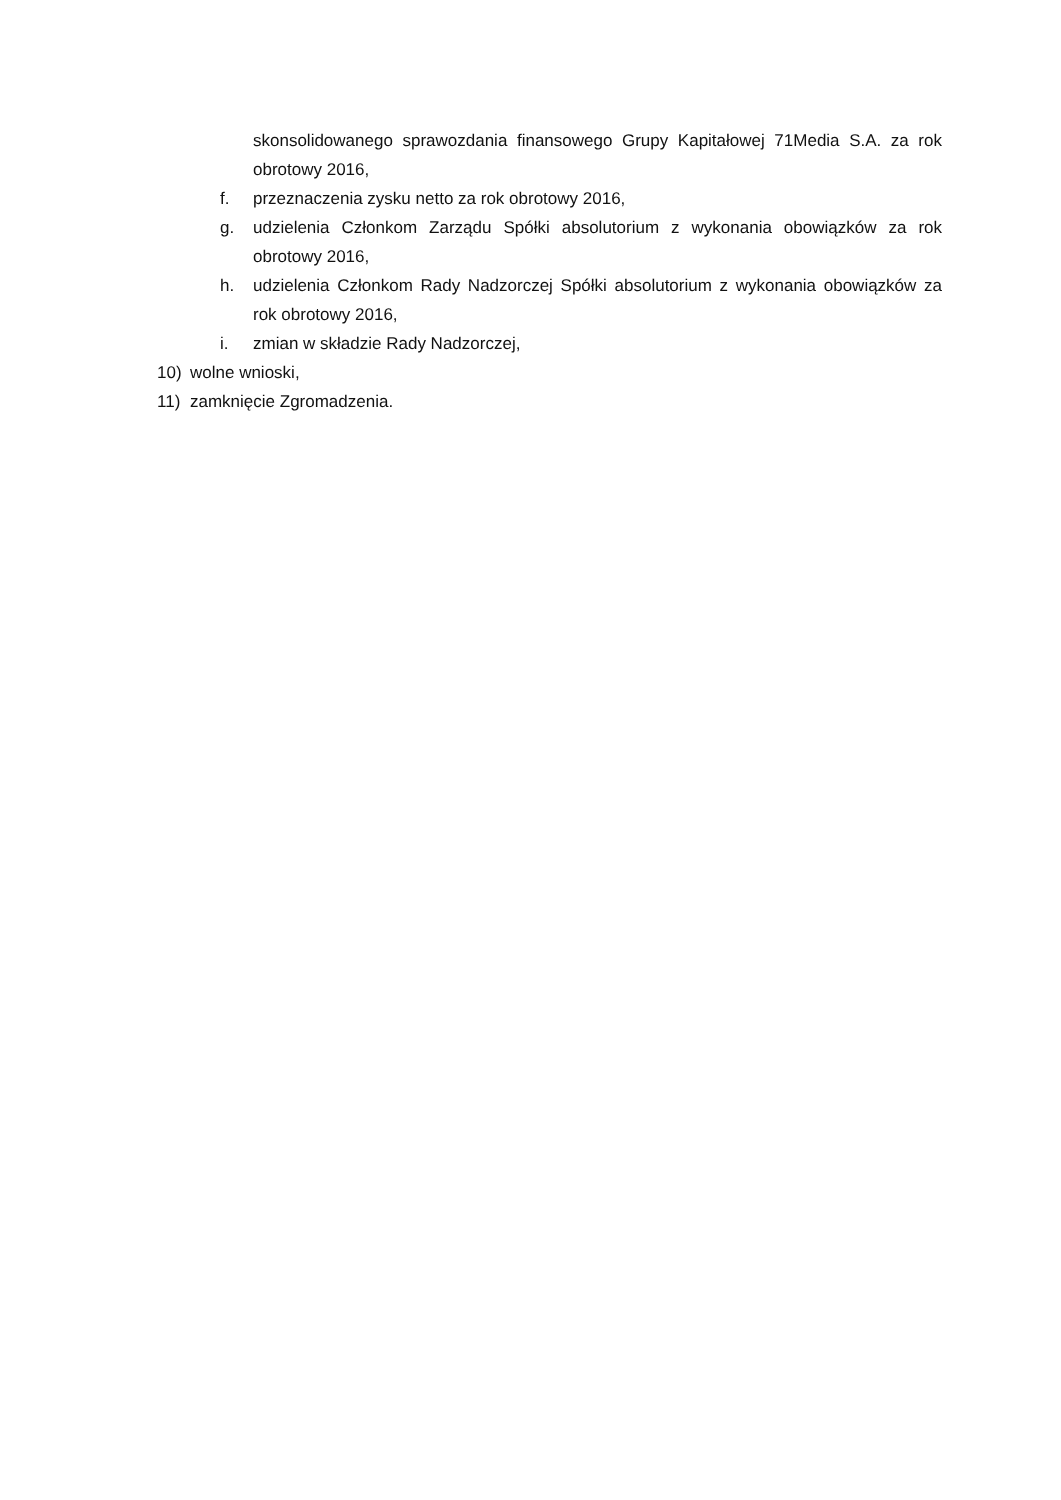skonsolidowanego sprawozdania finansowego Grupy Kapitałowej 71Media S.A. za rok obrotowy 2016,
f. przeznaczenia zysku netto za rok obrotowy 2016,
g. udzielenia Członkom Zarządu Spółki absolutorium z wykonania obowiązków za rok obrotowy 2016,
h. udzielenia Członkom Rady Nadzorczej Spółki absolutorium z wykonania obowiązków za rok obrotowy 2016,
i. zmian w składzie Rady Nadzorczej,
10) wolne wnioski,
11) zamknięcie Zgromadzenia.